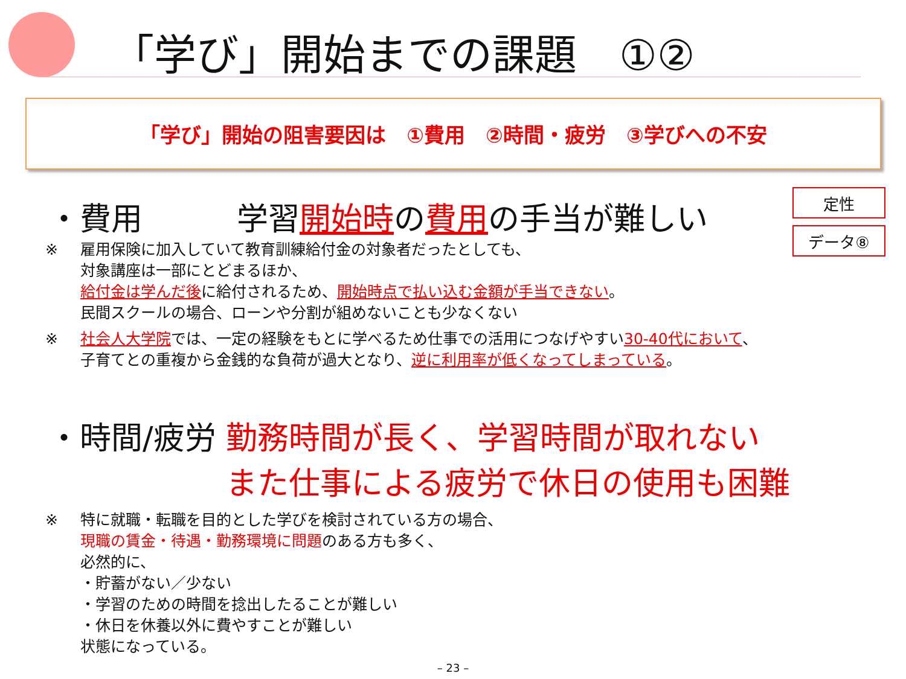「学び」開始までの課題　①②
「学び」開始の阻害要因は　①費用　②時間・疲労　③学びへの不安
定性
データ⑧
・費用　　　学習開始時の費用の手当が難しい
※ 雇用保険に加入していて教育訓練給付金の対象者だったとしても、
対象講座は一部にとどまるほか、
給付金は学んだ後に給付されるため、開始時点で払い込む金額が手当できない。
民間スクールの場合、ローンや分割が組めないことも少なくない
※ 社会人大学院では、一定の経験をもとに学べるため仕事での活用につなげやすい30-40代において、
子育てとの重複から金銭的な負荷が過大となり、逆に利用率が低くなってしまっている。
・時間/疲労 勤務時間が長く、学習時間が取れない
また仕事による疲労で休日の使用も困難
※ 特に就職・転職を目的とした学びを検討されている方の場合、
現職の賃金・待遇・勤務環境に問題のある方も多く、
必然的に、
・貯蓄がない／少ない
・学習のための時間を捻出したることが難しい
・休日を休養以外に費やすことが難しい
状態になっている。
– 23 –